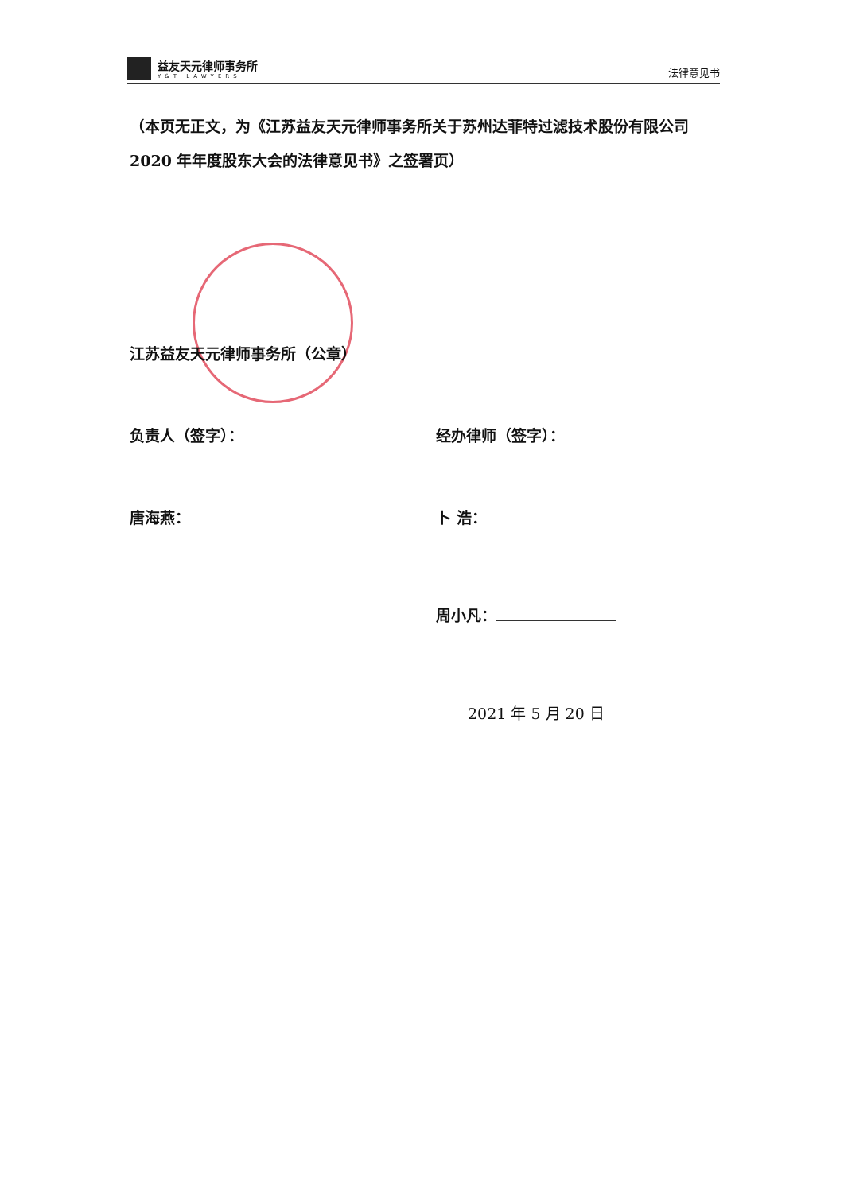益友天元律师事务所
Y&T LAWYERS
法律意见书
（本页无正文，为《江苏益友天元律师事务所关于苏州达菲特过滤技术股份有限公司 2020 年年度股东大会的法律意见书》之签署页）
江苏益友天元律师事务所（公章）
负责人（签字）： 经办律师（签字）：
唐海燕： 卜 浩：
周小凡：
2021 年 5 月 20 日